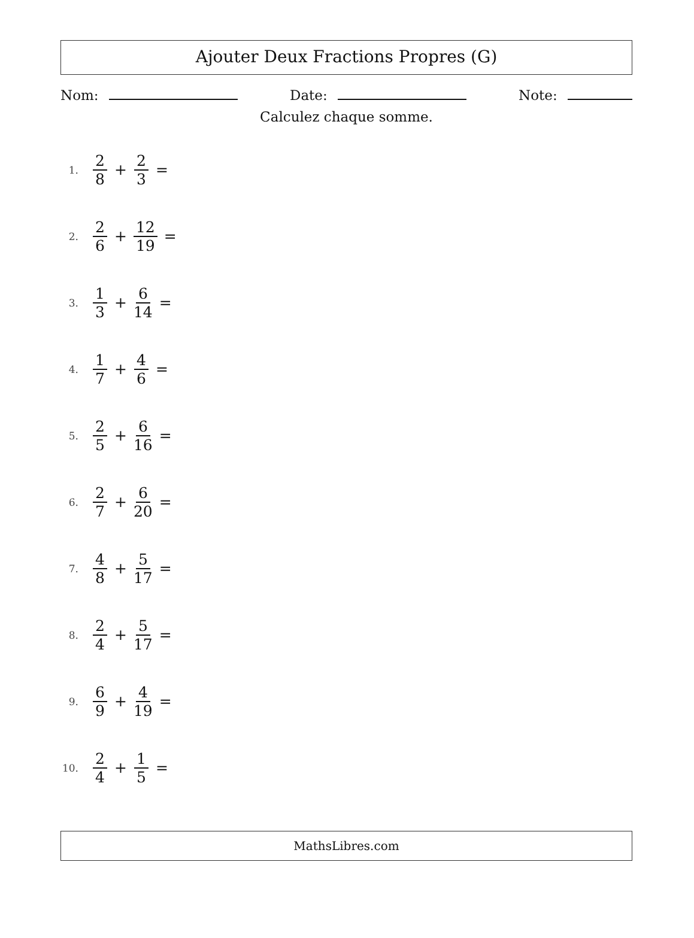Ajouter Deux Fractions Propres (G)
Nom: Date: Note:
Calculez chaque somme.
1. 2 8 + 2 3 =
2. 2 6 + 12 19 =
3. 1 3 + 6 14 =
4. 1 7 + 4 6 =
5. 2 5 + 6 16 =
6. 2 7 + 6 20 =
7. 4 8 + 5 17 =
8. 2 4 + 5 17 =
9. 6 9 + 4 19 =
10. 2 4 + 1 5 =
MathsLibres.com